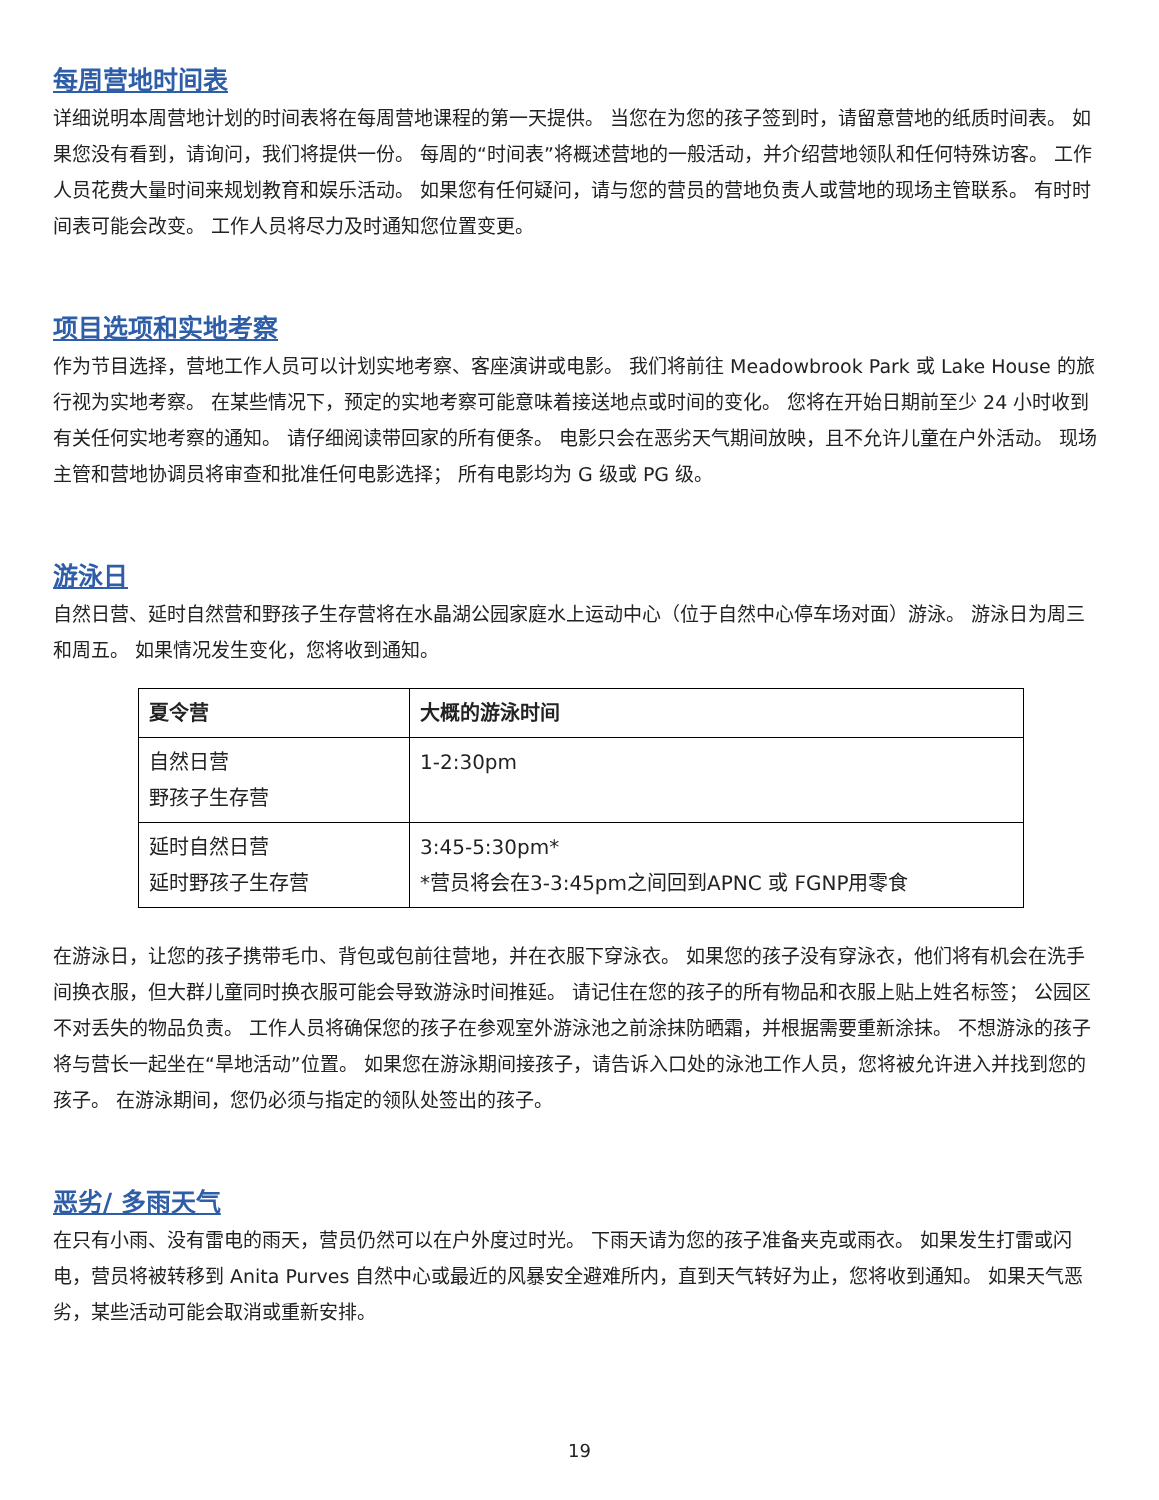每周营地时间表
详细说明本周营地计划的时间表将在每周营地课程的第一天提供。 当您在为您的孩子签到时，请留意营地的纸质时间表。 如果您没有看到，请询问，我们将提供一份。 每周的“时间表”将概述营地的一般活动，并介绍营地领队和任何特殊访客。 工作人员花费大量时间来规划教育和娱乐活动。 如果您有任何疑问，请与您的营员的营地负责人或营地的现场主管联系。 有时时间表可能会改变。 工作人员将尽力及时通知您位置变更。
项目选项和实地考察
作为节目选择，营地工作人员可以计划实地考察、客座演讲或电影。 我们将前往 Meadowbrook Park 或 Lake House 的旅行视为实地考察。 在某些情况下，预定的实地考察可能意味着接送地点或时间的变化。 您将在开始日期前至少 24 小时收到有关任何实地考察的通知。 请仔细阅读带回家的所有便条。 电影只会在恶劣天气期间放映，且不允许儿童在户外活动。 现场主管和营地协调员将审查和批准任何电影选择； 所有电影均为 G 级或 PG 级。
游泳日
自然日营、延时自然营和野孩子生存营将在水晶湖公园家庭水上运动中心（位于自然中心停车场对面）游泳。 游泳日为周三和周五。 如果情况发生变化，您将收到通知。
| 夏令营 | 大概的游泳时间 |
| --- | --- |
| 自然日营 野孩子生存营 | 1-2:30pm |
| 延时自然日营 延时野孩子生存营 | 3:45-5:30pm* *营员将会在3-3:45pm之间回到APNC 或 FGNP用零食 |
在游泳日，让您的孩子携带毛巾、背包或包前往营地，并在衣服下穿泳衣。 如果您的孩子没有穿泳衣，他们将有机会在洗手间换衣服，但大群儿童同时换衣服可能会导致游泳时间推延。 请记住在您的孩子的所有物品和衣服上贴上姓名标签； 公园区不对丢失的物品负责。 工作人员将确保您的孩子在参观室外游泳池之前涂抹防晒霜，并根据需要重新涂抹。 不想游泳的孩子将与营长一起坐在“旱地活动”位置。 如果您在游泳期间接孩子，请告诉入口处的泳池工作人员，您将被允许进入并找到您的孩子。 在游泳期间，您仍必须与指定的领队处签出的孩子。
恶劣/ 多雨天气
在只有小雨、没有雷电的雨天，营员仍然可以在户外度过时光。 下雨天请为您的孩子准备夹克或雨衣。 如果发生打雷或闪电，营员将被转移到 Anita Purves 自然中心或最近的风暴安全避难所内，直到天气转好为止，您将收到通知。 如果天气恶劣，某些活动可能会取消或重新安排。
19